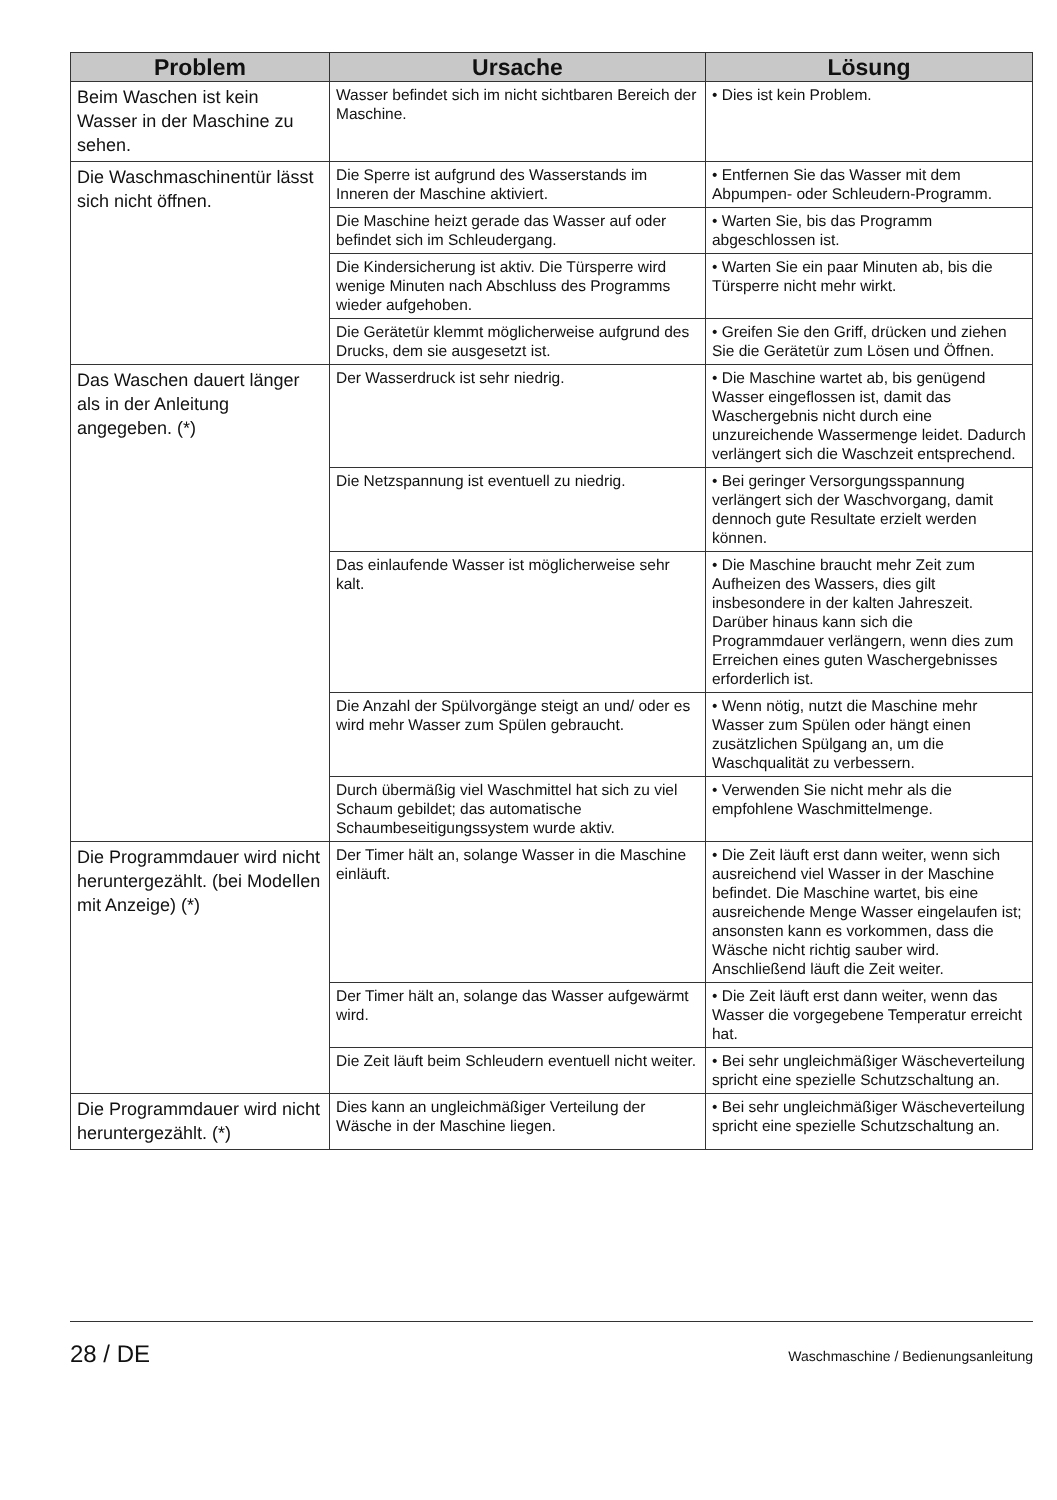| Problem | Ursache | Lösung |
| --- | --- | --- |
| Beim Waschen ist kein Wasser in der Maschine zu sehen. | Wasser befindet sich im nicht sichtbaren Bereich der Maschine. | • Dies ist kein Problem. |
| Die Waschmaschinentür lässt sich nicht öffnen. | Die Sperre ist aufgrund des Wasserstands im Inneren der Maschine aktiviert. | • Entfernen Sie das Wasser mit dem Abpumpen- oder Schleudern-Programm. |
| | Die Maschine heizt gerade das Wasser auf oder befindet sich im Schleudergang. | • Warten Sie, bis das Programm abgeschlossen ist. |
| | Die Kindersicherung ist aktiv. Die Türsperre wird wenige Minuten nach Abschluss des Programms wieder aufgehoben. | • Warten Sie ein paar Minuten ab, bis die Türsperre nicht mehr wirkt. |
| | Die Gerätetür klemmt möglicherweise aufgrund des Drucks, dem sie ausgesetzt ist. | • Greifen Sie den Griff, drücken und ziehen Sie die Gerätetür zum Lösen und Öffnen. |
| Das Waschen dauert länger als in der Anleitung angegeben. (*) | Der Wasserdruck ist sehr niedrig. | • Die Maschine wartet ab, bis genügend Wasser eingeflossen ist, damit das Waschergebnis nicht durch eine unzureichende Wassermenge leidet. Dadurch verlängert sich die Waschzeit entsprechend. |
| | Die Netzspannung ist eventuell zu niedrig. | • Bei geringer Versorgungsspannung verlängert sich der Waschvorgang, damit dennoch gute Resultate erzielt werden können. |
| | Das einlaufende Wasser ist möglicherweise sehr kalt. | • Die Maschine braucht mehr Zeit zum Aufheizen des Wassers, dies gilt insbesondere in der kalten Jahreszeit. Darüber hinaus kann sich die Programmdauer verlängern, wenn dies zum Erreichen eines guten Waschergebnisses erforderlich ist. |
| | Die Anzahl der Spülvorgänge steigt an und/ oder es wird mehr Wasser zum Spülen gebraucht. | • Wenn nötig, nutzt die Maschine mehr Wasser zum Spülen oder hängt einen zusätzlichen Spülgang an, um die Waschqualität zu verbessern. |
| | Durch übermäßig viel Waschmittel hat sich zu viel Schaum gebildet; das automatische Schaumbeseitigungssystem wurde aktiv. | • Verwenden Sie nicht mehr als die empfohlene Waschmittelmenge. |
| Die Programmdauer wird nicht heruntergezählt. (bei Modellen mit Anzeige) (*) | Der Timer hält an, solange Wasser in die Maschine einläuft. | • Die Zeit läuft erst dann weiter, wenn sich ausreichend viel Wasser in der Maschine befindet. Die Maschine wartet, bis eine ausreichende Menge Wasser eingelaufen ist; ansonsten kann es vorkommen, dass die Wäsche nicht richtig sauber wird. Anschließend läuft die Zeit weiter. |
| | Der Timer hält an, solange das Wasser aufgewärmt wird. | • Die Zeit läuft erst dann weiter, wenn das Wasser die vorgegebene Temperatur erreicht hat. |
| | Die Zeit läuft beim Schleudern eventuell nicht weiter. | • Bei sehr ungleichmäßiger Wäscheverteilung spricht eine spezielle Schutzschaltung an. |
| Die Programmdauer wird nicht heruntergezählt. (*) | Dies kann an ungleichmäßiger Verteilung der Wäsche in der Maschine liegen. | • Bei sehr ungleichmäßiger Wäscheverteilung spricht eine spezielle Schutzschaltung an. |
28 / DE Waschmaschine / Bedienungsanleitung